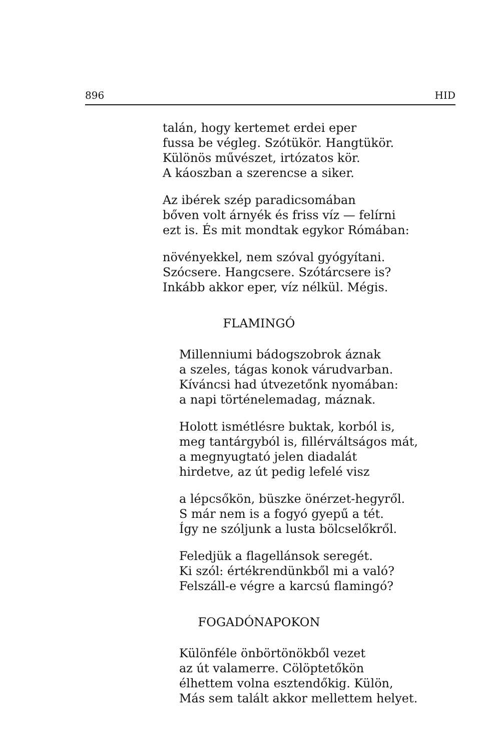896 HID
talán, hogy kertemet erdei eper
fussa be végleg. Szótükör. Hangtükör.
Különös művészet, irtózatos kör.
A káoszban a szerencse a siker.
Az ibérek szép paradicsomában
bőven volt árnyék és friss víz — felírni
ezt is. És mit mondtak egykor Rómában:
növényekkel, nem szóval gyógyítani.
Szócsere. Hangcsere. Szótárcsere is?
Inkább akkor eper, víz nélkül. Mégis.
FLAMINGÓ
Millenniumi bádogszobrok áznak
a szeles, tágas konok várudvarban.
Kíváncsi had útvezetőnk nyomában:
a napi történelemadag, máznak.
Holott ismétlésre buktak, korból is,
meg tantárgyból is, fillérváltságos mát,
a megnyugtató jelen diadalát
hirdetve, az út pedig lefelé visz
a lépcsőkön, büszke önérzet-hegyről.
S már nem is a fogyó gyepű a tét.
Így ne szóljunk a lusta bölcselőkről.
Feledjük a flagellánsok seregét.
Ki szól: értékrendünkből mi a való?
Felszáll-e végre a karcsú flamingó?
FOGADÓNAPOKON
Különféle önbörtönökből vezet
az út valamerre. Cölöptetőkön
élhettem volna esztendőkig. Külön,
Más sem talált akkor mellettem helyet.